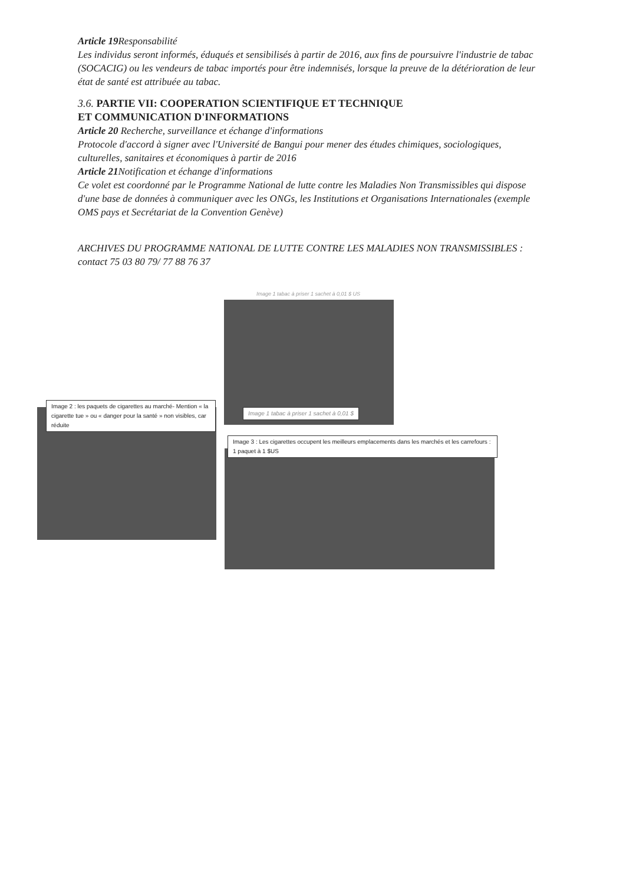Article 19 Responsabilité
Les individus seront informés, éduqués et sensibilisés à partir de 2016, aux fins de poursuivre l'industrie de tabac (SOCACIG) ou les vendeurs de tabac importés pour être indemnisés, lorsque la preuve de la détérioration de leur état de santé est attribuée au tabac.
3.6. PARTIE VII: COOPERATION SCIENTIFIQUE ET TECHNIQUE
ET COMMUNICATION D'INFORMATIONS
Article 20 Recherche, surveillance et échange d'informations
Protocole d'accord à signer avec l'Université de Bangui pour mener des études chimiques, sociologiques, culturelles, sanitaires et économiques à partir de 2016
Article 21 Notification et échange d'informations
Ce volet est coordonné par le Programme National de lutte contre les Maladies Non Transmissibles qui dispose d'une base de données à communiquer avec les ONGs, les Institutions et Organisations Internationales (exemple OMS pays et Secrétariat de la Convention Genève)
ARCHIVES DU PROGRAMME NATIONAL DE LUTTE CONTRE LES MALADIES NON TRANSMISSIBLES : contact 75 03 80 79/ 77 88 76 37
Image 1 tabac à priser 1 sachet à 0,01 $ US
Image 1 tabac à priser 1 sachet à 0,01 $
Image 2 : les paquets de cigarettes au marché- Mention « la cigarette tue » ou « danger pour la santé » non visibles, car réduite
Image 3 : Les cigarettes occupent les meilleurs emplacements dans les marchés et les carrefours : 1 paquet à 1 $US